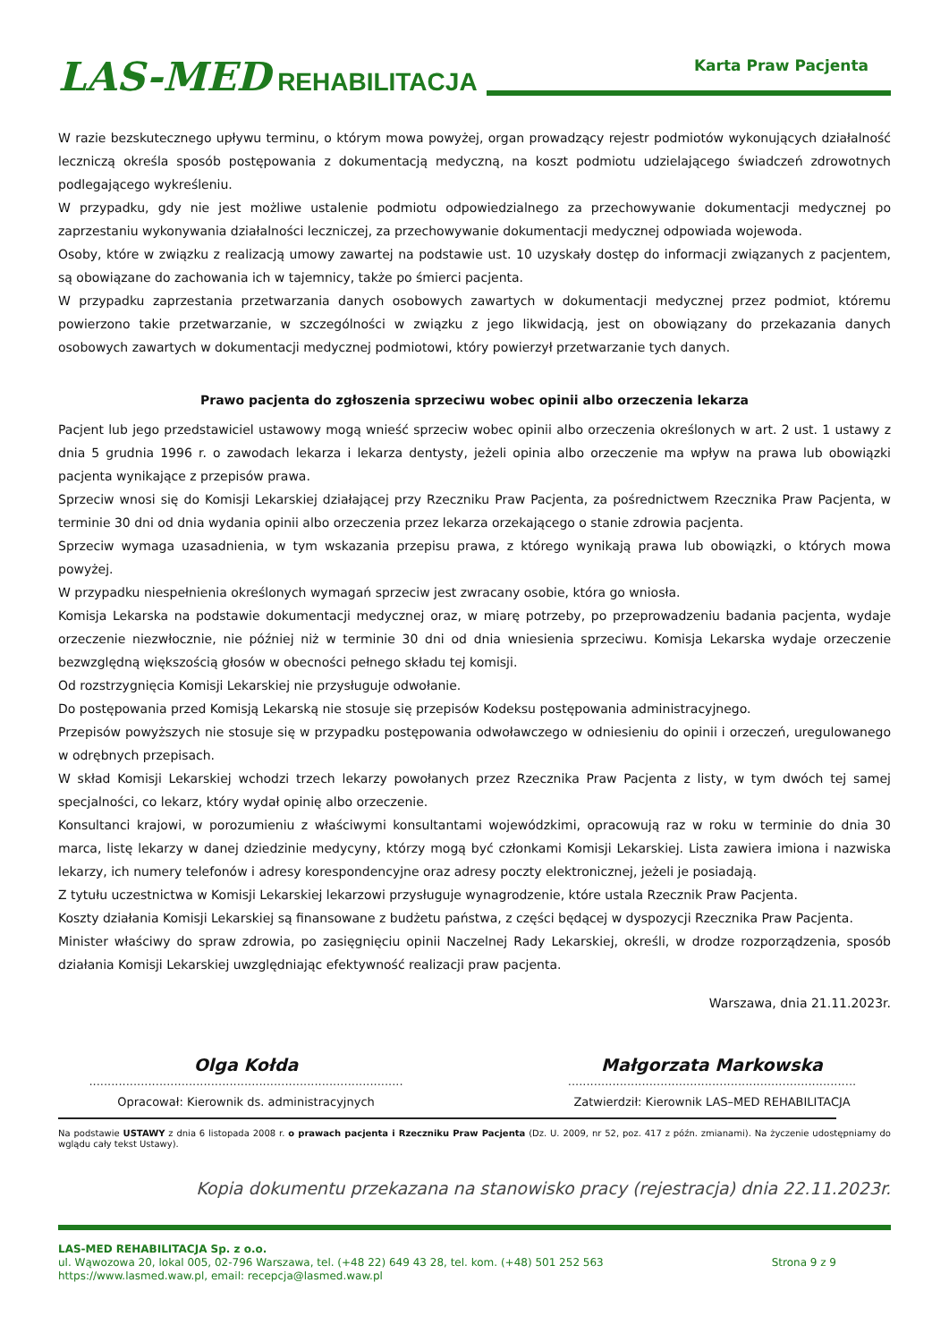LAS-MED REHABILITACJA
Karta Praw Pacjenta
W razie bezskutecznego upływu terminu, o którym mowa powyżej, organ prowadzący rejestr podmiotów wykonujących działalność leczniczą określa sposób postępowania z dokumentacją medyczną, na koszt podmiotu udzielającego świadczeń zdrowotnych podlegającego wykreśleniu.
W przypadku, gdy nie jest możliwe ustalenie podmiotu odpowiedzialnego za przechowywanie dokumentacji medycznej po zaprzestaniu wykonywania działalności leczniczej, za przechowywanie dokumentacji medycznej odpowiada wojewoda.
Osoby, które w związku z realizacją umowy zawartej na podstawie ust. 10 uzyskały dostęp do informacji związanych z pacjentem, są obowiązane do zachowania ich w tajemnicy, także po śmierci pacjenta.
W przypadku zaprzestania przetwarzania danych osobowych zawartych w dokumentacji medycznej przez podmiot, któremu powierzono takie przetwarzanie, w szczególności w związku z jego likwidacją, jest on obowiązany do przekazania danych osobowych zawartych w dokumentacji medycznej podmiotowi, który powierzył przetwarzanie tych danych.
Prawo pacjenta do zgłoszenia sprzeciwu wobec opinii albo orzeczenia lekarza
Pacjent lub jego przedstawiciel ustawowy mogą wnieść sprzeciw wobec opinii albo orzeczenia określonych w art. 2 ust. 1 ustawy z dnia 5 grudnia 1996 r. o zawodach lekarza i lekarza dentysty, jeżeli opinia albo orzeczenie ma wpływ na prawa lub obowiązki pacjenta wynikające z przepisów prawa.
Sprzeciw wnosi się do Komisji Lekarskiej działającej przy Rzeczniku Praw Pacjenta, za pośrednictwem Rzecznika Praw Pacjenta, w terminie 30 dni od dnia wydania opinii albo orzeczenia przez lekarza orzekającego o stanie zdrowia pacjenta.
Sprzeciw wymaga uzasadnienia, w tym wskazania przepisu prawa, z którego wynikają prawa lub obowiązki, o których mowa powyżej.
W przypadku niespełnienia określonych wymagań sprzeciw jest zwracany osobie, która go wniosła.
Komisja Lekarska na podstawie dokumentacji medycznej oraz, w miarę potrzeby, po przeprowadzeniu badania pacjenta, wydaje orzeczenie niezwłocznie, nie później niż w terminie 30 dni od dnia wniesienia sprzeciwu. Komisja Lekarska wydaje orzeczenie bezwzględną większością głosów w obecności pełnego składu tej komisji.
Od rozstrzygnięcia Komisji Lekarskiej nie przysługuje odwołanie.
Do postępowania przed Komisją Lekarską nie stosuje się przepisów Kodeksu postępowania administracyjnego.
Przepisów powyższych nie stosuje się w przypadku postępowania odwoławczego w odniesieniu do opinii i orzeczeń, uregulowanego w odrębnych przepisach.
W skład Komisji Lekarskiej wchodzi trzech lekarzy powołanych przez Rzecznika Praw Pacjenta z listy, w tym dwóch tej samej specjalności, co lekarz, który wydał opinię albo orzeczenie.
Konsultanci krajowi, w porozumieniu z właściwymi konsultantami wojewódzkimi, opracowują raz w roku w terminie do dnia 30 marca, listę lekarzy w danej dziedzinie medycyny, którzy mogą być członkami Komisji Lekarskiej. Lista zawiera imiona i nazwiska lekarzy, ich numery telefonów i adresy korespondencyjne oraz adresy poczty elektronicznej, jeżeli je posiadają.
Z tytułu uczestnictwa w Komisji Lekarskiej lekarzowi przysługuje wynagrodzenie, które ustala Rzecznik Praw Pacjenta.
Koszty działania Komisji Lekarskiej są finansowane z budżetu państwa, z części będącej w dyspozycji Rzecznika Praw Pacjenta.
Minister właściwy do spraw zdrowia, po zasięgnięciu opinii Naczelnej Rady Lekarskiej, określi, w drodze rozporządzenia, sposób działania Komisji Lekarskiej uwzględniając efektywność realizacji praw pacjenta.
Warszawa, dnia 21.11.2023r.
Olga Kołda
.....................................................................................
Opracował: Kierownik ds. administracyjnych
Małgorzata Markowska
..............................................................................
Zatwierdził: Kierownik LAS–MED REHABILITACJA
Na podstawie USTAWY z dnia 6 listopada 2008 r. o prawach pacjenta i Rzeczniku Praw Pacjenta (Dz. U. 2009, nr 52, poz. 417 z późn. zmianami). Na życzenie udostępniamy do wglądu cały tekst Ustawy).
Kopia dokumentu przekazana na stanowisko pracy (rejestracja) dnia 22.11.2023r.
LAS-MED REHABILITACJA Sp. z o.o.
ul. Wąwozowa 20, lokal 005, 02-796 Warszawa, tel. (+48 22) 649 43 28, tel. kom. (+48) 501 252 563 Strona 9 z 9
https://www.lasmed.waw.pl, email: recepcja@lasmed.waw.pl